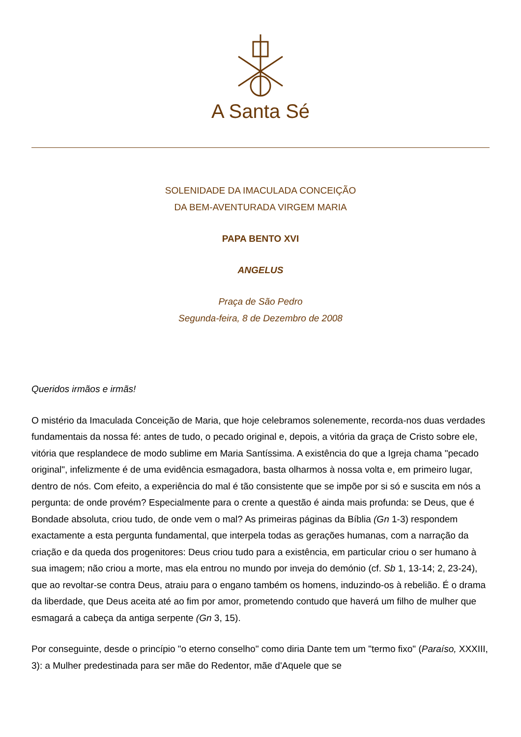A Santa Sé
SOLENIDADE DA IMACULADA CONCEIÇÃO
DA BEM-AVENTURADA VIRGEM MARIA
PAPA BENTO XVI
ANGELUS
Praça de São Pedro
Segunda-feira, 8 de Dezembro de 2008
Queridos irmãos e irmãs!
O mistério da Imaculada Conceição de Maria, que hoje celebramos solenemente, recorda-nos duas verdades fundamentais da nossa fé: antes de tudo, o pecado original e, depois, a vitória da graça de Cristo sobre ele, vitória que resplandece de modo sublime em Maria Santíssima. A existência do que a Igreja chama "pecado original", infelizmente é de uma evidência esmagadora, basta olharmos à nossa volta e, em primeiro lugar, dentro de nós. Com efeito, a experiência do mal é tão consistente que se impõe por si só e suscita em nós a pergunta: de onde provém? Especialmente para o crente a questão é ainda mais profunda: se Deus, que é Bondade absoluta, criou tudo, de onde vem o mal? As primeiras páginas da Bíblia (Gn 1-3) respondem exactamente a esta pergunta fundamental, que interpela todas as gerações humanas, com a narração da criação e da queda dos progenitores: Deus criou tudo para a existência, em particular criou o ser humano à sua imagem; não criou a morte, mas ela entrou no mundo por inveja do demónio (cf. Sb 1, 13-14; 2, 23-24), que ao revoltar-se contra Deus, atraiu para o engano também os homens, induzindo-os à rebelião. É o drama da liberdade, que Deus aceita até ao fim por amor, prometendo contudo que haverá um filho de mulher que esmagará a cabeça da antiga serpente (Gn 3, 15).
Por conseguinte, desde o princípio "o eterno conselho" como diria Dante tem um "termo fixo" (Paraíso, XXXIII, 3): a Mulher predestinada para ser mãe do Redentor, mãe d'Aquele que se